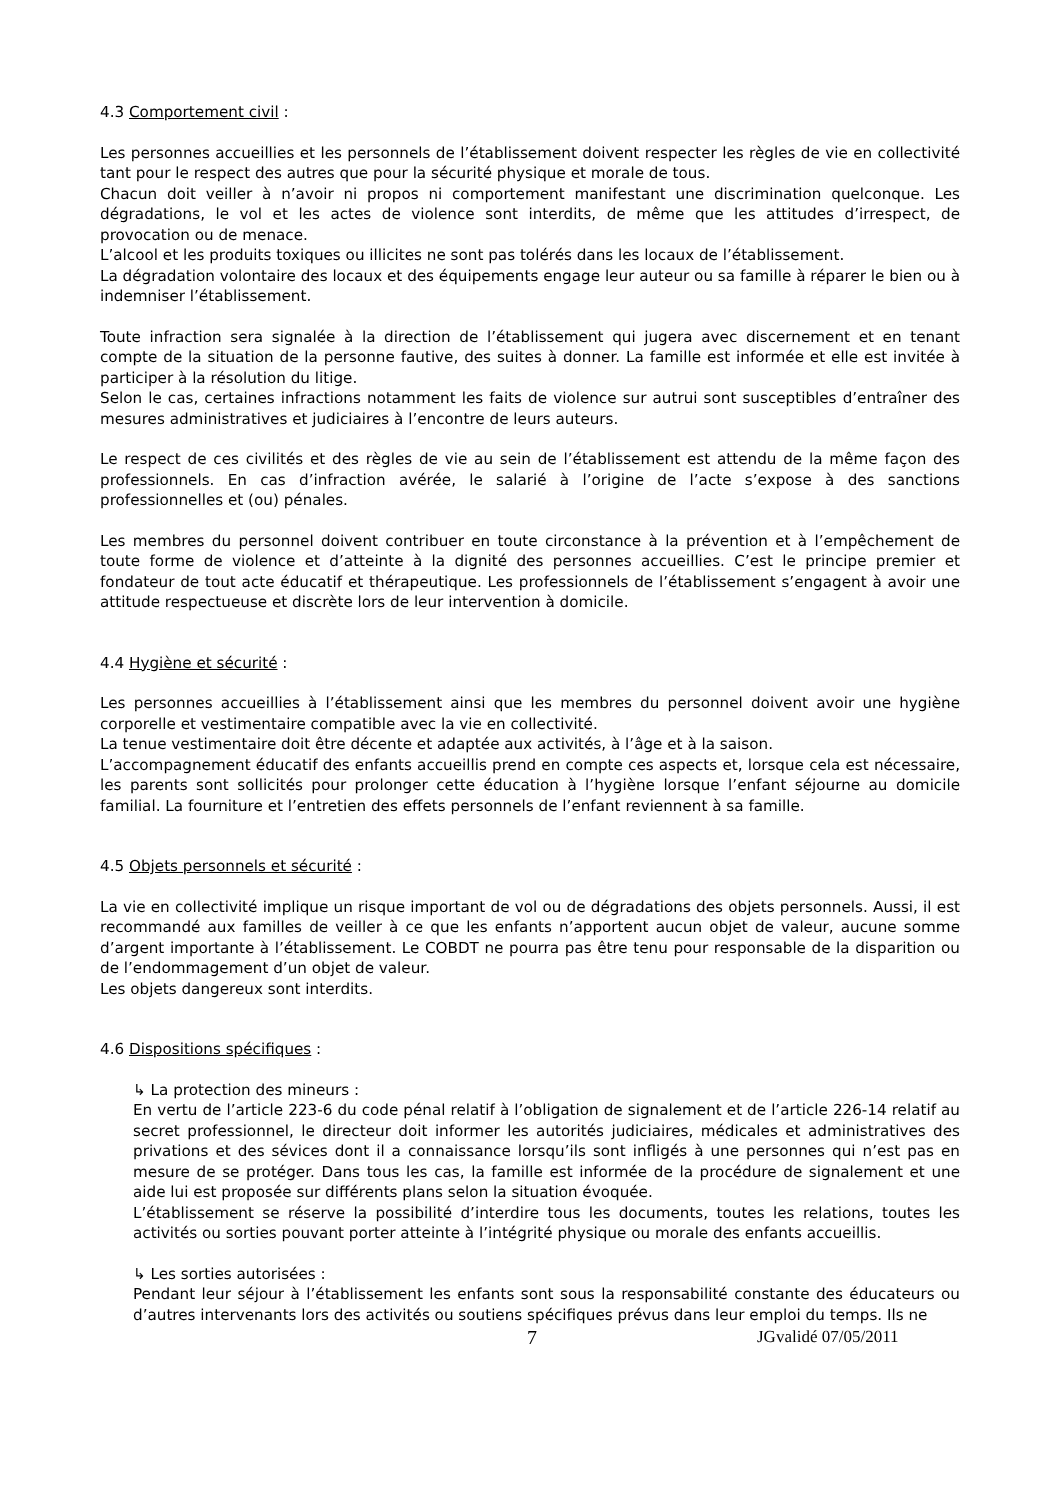4.3 Comportement civil :
Les personnes accueillies et les personnels de l’établissement doivent respecter les règles de vie en collectivité tant pour le respect des autres que pour la sécurité physique et morale de tous.
Chacun doit veiller à n’avoir ni propos ni comportement manifestant une discrimination quelconque. Les dégradations, le vol et les actes de violence sont interdits, de même que les attitudes d’irrespect, de provocation ou de menace.
L’alcool et les produits toxiques ou illicites ne sont pas tolérés dans les locaux de l’établissement.
La dégradation volontaire des locaux et des équipements engage leur auteur ou sa famille à réparer le bien ou à indemniser l’établissement.
Toute infraction sera signalée à la direction de l’établissement qui jugera avec discernement et en tenant compte de la situation de la personne fautive, des suites à donner. La famille est informée et elle est invitée à participer à la résolution du litige.
Selon le cas, certaines infractions notamment les faits de violence sur autrui sont susceptibles d’entraîner des mesures administratives et judiciaires à l’encontre de leurs auteurs.
Le respect de ces civilités et des règles de vie au sein de l’établissement est attendu de la même façon des professionnels. En cas d’infraction avérée, le salarié à l’origine de l’acte s’expose à des sanctions professionnelles et (ou) pénales.
Les membres du personnel doivent contribuer en toute circonstance à la prévention et à l’empêchement de toute forme de violence et d’atteinte à la dignité des personnes accueillies. C’est le principe premier et fondateur de tout acte éducatif et thérapeutique. Les professionnels de l’établissement s’engagent à avoir une attitude respectueuse et discrète lors de leur intervention à domicile.
4.4 Hygiène et sécurité :
Les personnes accueillies à l’établissement ainsi que les membres du personnel doivent avoir une hygiène corporelle et vestimentaire compatible avec la vie en collectivité.
La tenue vestimentaire doit être décente et adaptée aux activités, à l’âge et à la saison.
L’accompagnement éducatif des enfants accueillis prend en compte ces aspects et, lorsque cela est nécessaire, les parents sont sollicités pour prolonger cette éducation à l’hygiène lorsque l’enfant séjourne au domicile familial. La fourniture et l’entretien des effets personnels de l’enfant reviennent à sa famille.
4.5 Objets personnels et sécurité :
La vie en collectivité implique un risque important de vol ou de dégradations des objets personnels. Aussi, il est recommandé aux familles de veiller à ce que les enfants n’apportent aucun objet de valeur, aucune somme d’argent importante à l’établissement. Le COBDT ne pourra pas être tenu pour responsable de la disparition ou de l’endommagement d’un objet de valeur.
Les objets dangereux sont interdits.
4.6 Dispositions spécifiques :
↳ La protection des mineurs :
En vertu de l’article 223-6 du code pénal relatif à l’obligation de signalement et de l’article 226-14 relatif au secret professionnel, le directeur doit informer les autorités judiciaires, médicales et administratives des privations et des sévices dont il a connaissance lorsqu’ils sont infligés à une personnes qui n’est pas en mesure de se protéger. Dans tous les cas, la famille est informée de la procédure de signalement et une aide lui est proposée sur différents plans selon la situation évoquée.
L’établissement se réserve la possibilité d’interdire tous les documents, toutes les relations, toutes les activités ou sorties pouvant porter atteinte à l’intégrité physique ou morale des enfants accueillis.
↳ Les sorties autorisées :
Pendant leur séjour à l’établissement les enfants sont sous la responsabilité constante des éducateurs ou d’autres intervenants lors des activités ou soutiens spécifiques prévus dans leur emploi du temps. Ils ne
7 JGvalidé 07/05/2011